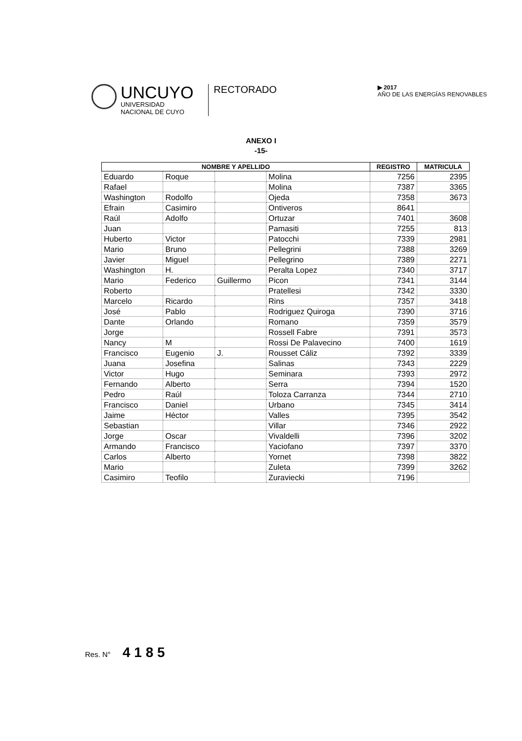UNCUYO
UNIVERSIDAD
NACIONAL DE CUYO
RECTORADO
▶ 2017
AÑO DE LAS ENERGÍAS RENOVABLES
ANEXO I
-15-
| NOMBRE Y APELLIDO | | | | REGISTRO | MATRICULA |
| --- | --- | --- | --- | --- | --- |
| Eduardo | Roque | | Molina | 7256 | 2395 |
| Rafael | | | Molina | 7387 | 3365 |
| Washington | Rodolfo | | Ojeda | 7358 | 3673 |
| Efrain | Casimiro | | Ontiveros | 8641 | |
| Raúl | Adolfo | | Ortuzar | 7401 | 3608 |
| Juan | | | Pamasiti | 7255 | 813 |
| Huberto | Victor | | Patocchi | 7339 | 2981 |
| Mario | Bruno | | Pellegrini | 7388 | 3269 |
| Javier | Miguel | | Pellegrino | 7389 | 2271 |
| Washington | H. | | Peralta Lopez | 7340 | 3717 |
| Mario | Federico | Guillermo | Picon | 7341 | 3144 |
| Roberto | | | Pratellesi | 7342 | 3330 |
| Marcelo | Ricardo | | Rins | 7357 | 3418 |
| José | Pablo | | Rodriguez Quiroga | 7390 | 3716 |
| Dante | Orlando | | Romano | 7359 | 3579 |
| Jorge | | | Rossell Fabre | 7391 | 3573 |
| Nancy | M | | Rossi De Palavecino | 7400 | 1619 |
| Francisco | Eugenio | J. | Rousset Cáliz | 7392 | 3339 |
| Juana | Josefina | | Salinas | 7343 | 2229 |
| Victor | Hugo | | Seminara | 7393 | 2972 |
| Fernando | Alberto | | Serra | 7394 | 1520 |
| Pedro | Raúl | | Toloza Carranza | 7344 | 2710 |
| Francisco | Daniel | | Urbano | 7345 | 3414 |
| Jaime | Héctor | | Valles | 7395 | 3542 |
| Sebastian | | | Villar | 7346 | 2922 |
| Jorge | Oscar | | Vivaldelli | 7396 | 3202 |
| Armando | Francisco | | Yaciofano | 7397 | 3370 |
| Carlos | Alberto | | Yornet | 7398 | 3822 |
| Mario | | | Zuleta | 7399 | 3262 |
| Casimiro | Teofilo | | Zuraviecki | 7196 | |
Res. N° 4 1 8 5